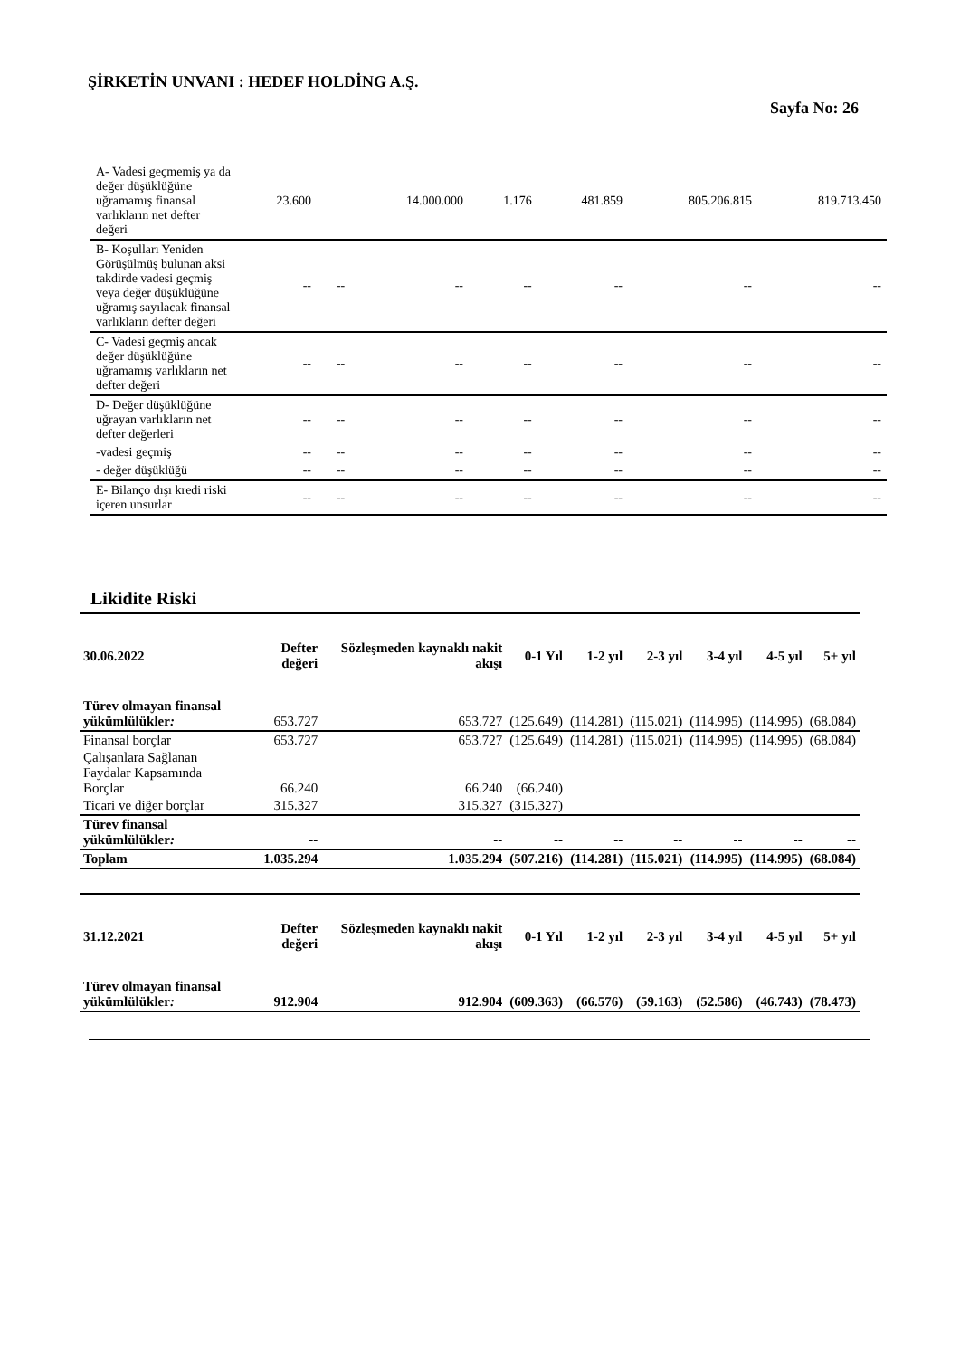ŞİRKETİN UNVANI : HEDEF HOLDİNG A.Ş.
Sayfa No: 26
| A- Vadesi geçmemiş ya da değer düşüklüğüne uğramamış finansal varlıkların net defter değeri | 23.600 | | 14.000.000 | 1.176 | 481.859 | 805.206.815 | 819.713.450 |
| B- Koşulları Yeniden Görüşülmüş bulunan aksi takdirde vadesi geçmiş veya değer düşüklüğüne uğramış sayılacak finansal varlıkların defter değeri | -- | -- | -- | -- | -- | -- | -- |
| C- Vadesi geçmiş ancak değer düşüklüğüne uğramamış varlıkların net defter değeri | -- | -- | -- | -- | -- | -- | -- |
| D- Değer düşüklüğüne uğrayan varlıkların net defter değerleri | -- | -- | -- | -- | -- | -- | -- |
| -vadesi geçmiş | -- | -- | -- | -- | -- | -- | -- |
| - değer düşüklüğü | -- | -- | -- | -- | -- | -- | -- |
| E- Bilanço dışı kredi riski içeren unsurlar | -- | -- | -- | -- | -- | -- | -- |
Likidite Riski
| 30.06.2022 | Defter değeri | Sözleşmeden kaynaklı nakit akışı | 0-1 Yıl | 1-2 yıl | 2-3 yıl | 3-4 yıl | 4-5 yıl | 5+ yıl |
| --- | --- | --- | --- | --- | --- | --- | --- | --- |
| Türev olmayan finansal yükümlülükler : | 653.727 | 653.727 | (125.649) | (114.281) | (115.021) | (114.995) | (114.995) | (68.084) |
| Finansal borçlar | 653.727 | 653.727 | (125.649) | (114.281) | (115.021) | (114.995) | (114.995) | (68.084) |
| Çalışanlara Sağlanan Faydalar Kapsamında Borçlar | 66.240 | 66.240 | (66.240) | | | | | |
| Ticari ve diğer borçlar | 315.327 | 315.327 | (315.327) | | | | | |
| Türev finansal yükümlülükler : | -- | -- | -- | -- | -- | -- | -- | -- |
| Toplam | 1.035.294 | 1.035.294 | (507.216) | (114.281) | (115.021) | (114.995) | (114.995) | (68.084) |
| 31.12.2021 | Defter değeri | Sözleşmeden kaynaklı nakit akışı | 0-1 Yıl | 1-2 yıl | 2-3 yıl | 3-4 yıl | 4-5 yıl | 5+ yıl |
| Türev olmayan finansal yükümlülükler : | 912.904 | 912.904 | (609.363) | (66.576) | (59.163) | (52.586) | (46.743) | (78.473) |